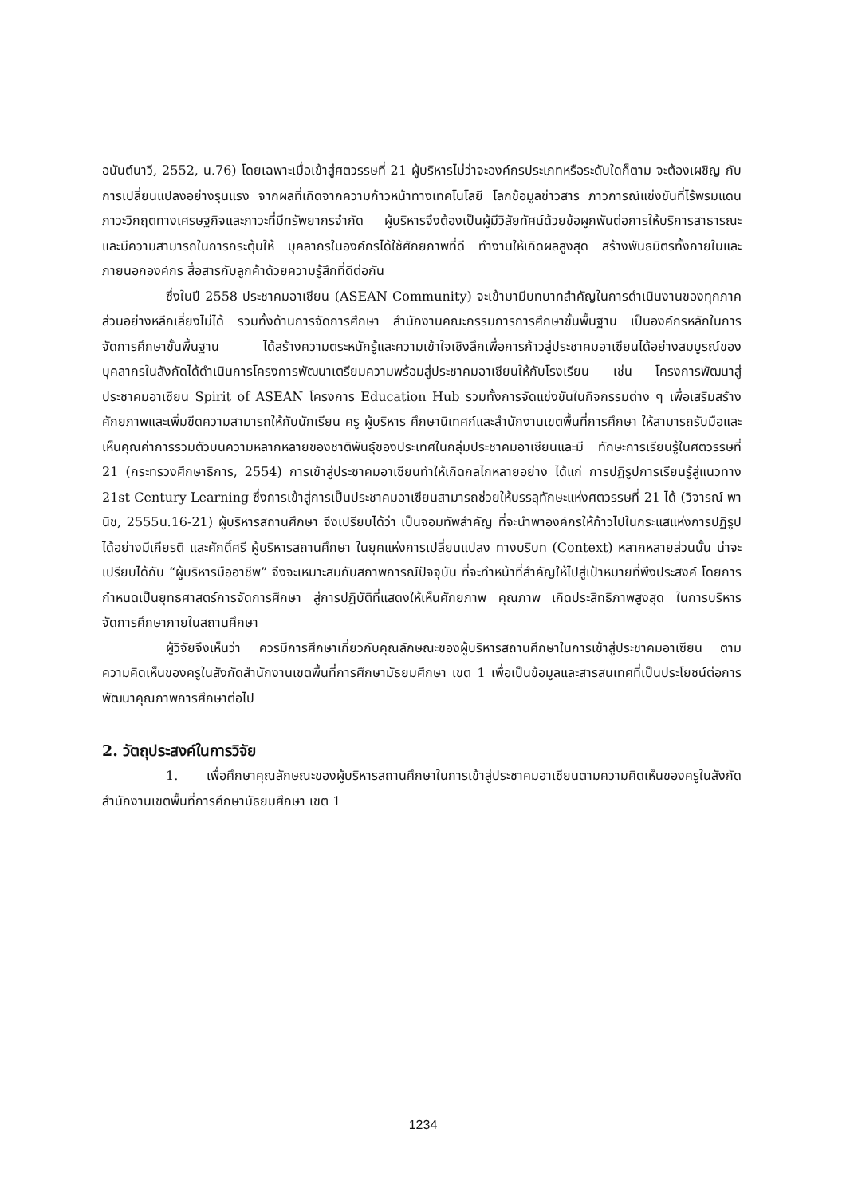อนันต์นาวี, 2552, น.76) โดยเฉพาะเมื่อเข้าสู่ศตวรรษที่ 21 ผู้บริหารไม่ว่าจะองค์กรประเภทหรือระดับใดก็ตาม จะต้องเผชิญ กับการเปลี่ยนแปลงอย่างรุนแรง จากผลที่เกิดจากความก้าวหน้าทางเทคโนโลยี โลกข้อมูลข่าวสาร ภาวการณ์แข่งขันที่ไร้พรมแดน ภาวะวิกฤตทางเศรษฐกิจและภาวะที่มีทรัพยากรจำกัด ผู้บริหารจึงต้องเป็นผู้มีวิสัยทัศน์ด้วยข้อผูกพันต่อการให้บริการสาธารณะ และมีความสามารถในการกระตุ้นให้ บุคลากรในองค์กรได้ใช้ศักยภาพที่ดี ทำงานให้เกิดผลสูงสุด สร้างพันธมิตรทั้งภายในและภายนอกองค์กร สื่อสารกับลูกค้าด้วยความรู้สึกที่ดีต่อกัน
ซึ่งในปี 2558 ประชาคมอาเซียน (ASEAN Community) จะเข้ามามีบทบาทสำคัญในการดำเนินงานของทุกภาคส่วนอย่างหลีกเลี่ยงไม่ได้ รวมทั้งด้านการจัดการศึกษา สำนักงานคณะกรรมการการศึกษาขั้นพื้นฐาน เป็นองค์กรหลักในการจัดการศึกษาขั้นพื้นฐาน ได้สร้างความตระหนักรู้และความเข้าใจเชิงลึกเพื่อการก้าวสู่ประชาคมอาเซียนได้อย่างสมบูรณ์ของบุคลากรในสังกัดได้ดำเนินการโครงการพัฒนาเตรียมความพร้อมสู่ประชาคมอาเซียนให้กับโรงเรียน เช่น โครงการพัฒนาสู่ประชาคมอาเซียน Spirit of ASEAN โครงการ Education Hub รวมทั้งการจัดแข่งขันในกิจกรรมต่าง ๆ เพื่อเสริมสร้างศักยภาพและเพิ่มขีดความสามารถให้กับนักเรียน ครู ผู้บริหาร ศึกษานิเทศก์และสำนักงานเขตพื้นที่การศึกษา ให้สามารถรับมือและเห็นคุณค่าการรวมตัวบนความหลากหลายของชาติพันธุ์ของประเทศในกลุ่มประชาคมอาเซียนและมี ทักษะการเรียนรู้ในศตวรรษที่ 21 (กระทรวงศึกษาธิการ, 2554) การเข้าสู่ประชาคมอาเซียนทำให้เกิดกลไกหลายอย่าง ได้แก่ การปฏิรูปการเรียนรู้สู่แนวทาง 21st Century Learning ซึ่งการเข้าสู่การเป็นประชาคมอาเซียนสามารถช่วยให้บรรลุทักษะแห่งศตวรรษที่ 21 ได้ (วิจารณ์ พานิช, 2555น.16-21) ผู้บริหารสถานศึกษา จึงเปรียบได้ว่า เป็นจอมทัพสำคัญ ที่จะนำพาองค์กรให้ก้าวไปในกระแสแห่งการปฏิรูป ได้อย่างมีเกียรติ และศักดิ์ศรี ผู้บริหารสถานศึกษา ในยุคแห่งการเปลี่ยนแปลง ทางบริบท (Context) หลากหลายส่วนนั้น น่าจะเปรียบได้กับ “ผู้บริหารมืออาชีพ” จึงจะเหมาะสมกับสภาพการณ์ปัจจุบัน ที่จะทำหน้าที่สำคัญให้ไปสู่เป้าหมายที่พึงประสงค์ โดยการกำหนดเป็นยุทธศาสตร์การจัดการศึกษา สู่การปฏิบัติที่แสดงให้เห็นศักยภาพ คุณภาพ เกิดประสิทธิภาพสูงสุด ในการบริหารจัดการศึกษาภายในสถานศึกษา
ผู้วิจัยจึงเห็นว่า ควรมีการศึกษาเกี่ยวกับคุณลักษณะของผู้บริหารสถานศึกษาในการเข้าสู่ประชาคมอาเซียน ตามความคิดเห็นของครูในสังกัดสำนักงานเขตพื้นที่การศึกษามัธยมศึกษา เขต 1 เพื่อเป็นข้อมูลและสารสนเทศที่เป็นประโยชน์ต่อการพัฒนาคุณภาพการศึกษาต่อไป
2. วัตถุประสงค์ในการวิจัย
1. เพื่อศึกษาคุณลักษณะของผู้บริหารสถานศึกษาในการเข้าสู่ประชาคมอาเซียนตามความคิดเห็นของครูในสังกัดสำนักงานเขตพื้นที่การศึกษามัธยมศึกษา เขต 1
1234